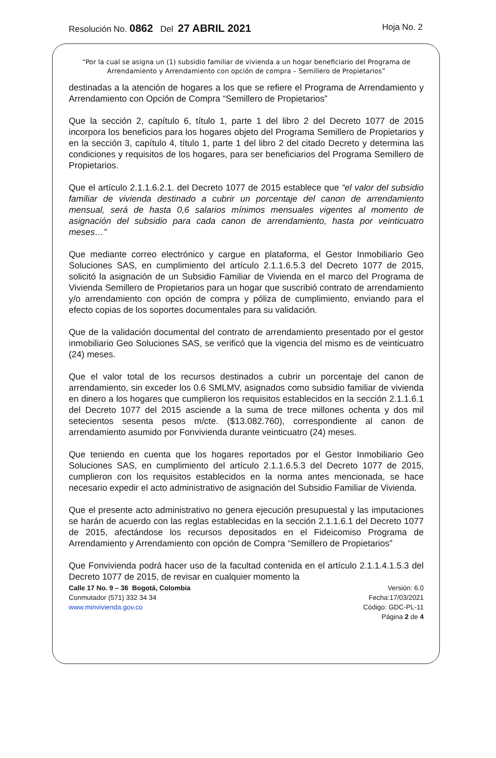Resolución No. 0862 Del 27 ABRIL 2021 Hoja No. 2
“Por la cual se asigna un (1) subsidio familiar de vivienda a un hogar beneficiario del Programa de Arrendamiento y Arrendamiento con opción de compra – Semillero de Propietarios”
destinadas a la atención de hogares a los que se refiere el Programa de Arrendamiento y Arrendamiento con Opción de Compra “Semillero de Propietarios”
Que la sección 2, capítulo 6, título 1, parte 1 del libro 2 del Decreto 1077 de 2015 incorpora los beneficios para los hogares objeto del Programa Semillero de Propietarios y en la sección 3, capítulo 4, título 1, parte 1 del libro 2 del citado Decreto y determina las condiciones y requisitos de los hogares, para ser beneficiarios del Programa Semillero de Propietarios.
Que el artículo 2.1.1.6.2.1. del Decreto 1077 de 2015 establece que “el valor del subsidio familiar de vivienda destinado a cubrir un porcentaje del canon de arrendamiento mensual, será de hasta 0,6 salarios mínimos mensuales vigentes al momento de asignación del subsidio para cada canon de arrendamiento, hasta por veinticuatro meses…”
Que mediante correo electrónico y cargue en plataforma, el Gestor Inmobiliario Geo Soluciones SAS, en cumplimiento del artículo 2.1.1.6.5.3 del Decreto 1077 de 2015, solicitó la asignación de un Subsidio Familiar de Vivienda en el marco del Programa de Vivienda Semillero de Propietarios para un hogar que suscribió contrato de arrendamiento y/o arrendamiento con opción de compra y póliza de cumplimiento, enviando para el efecto copias de los soportes documentales para su validación.
Que de la validación documental del contrato de arrendamiento presentado por el gestor inmobiliario Geo Soluciones SAS, se verificó que la vigencia del mismo es de veinticuatro (24) meses.
Que el valor total de los recursos destinados a cubrir un porcentaje del canon de arrendamiento, sin exceder los 0.6 SMLMV, asignados como subsidio familiar de vivienda en dinero a los hogares que cumplieron los requisitos establecidos en la sección 2.1.1.6.1 del Decreto 1077 del 2015 asciende a la suma de trece millones ochenta y dos mil setecientos sesenta pesos m/cte. ($13.082.760), correspondiente al canon de arrendamiento asumido por Fonvivienda durante veinticuatro (24) meses.
Que teniendo en cuenta que los hogares reportados por el Gestor Inmobiliario Geo Soluciones SAS, en cumplimiento del artículo 2.1.1.6.5.3 del Decreto 1077 de 2015, cumplieron con los requisitos establecidos en la norma antes mencionada, se hace necesario expedir el acto administrativo de asignación del Subsidio Familiar de Vivienda.
Que el presente acto administrativo no genera ejecución presupuestal y las imputaciones se harán de acuerdo con las reglas establecidas en la sección 2.1.1.6.1 del Decreto 1077 de 2015, afectándose los recursos depositados en el Fideicomiso Programa de Arrendamiento y Arrendamiento con opción de Compra “Semillero de Propietarios”
Que Fonvivienda podrá hacer uso de la facultad contenida en el artículo 2.1.1.4.1.5.3 del Decreto 1077 de 2015, de revisar en cualquier momento la
Calle 17 No. 9 – 36 Bogotá, Colombia
Conmutador (571) 332 34 34
www.minvivienda.gov.co
Versión: 6.0
Fecha:17/03/2021
Código: GDC-PL-11
Página 2 de 4